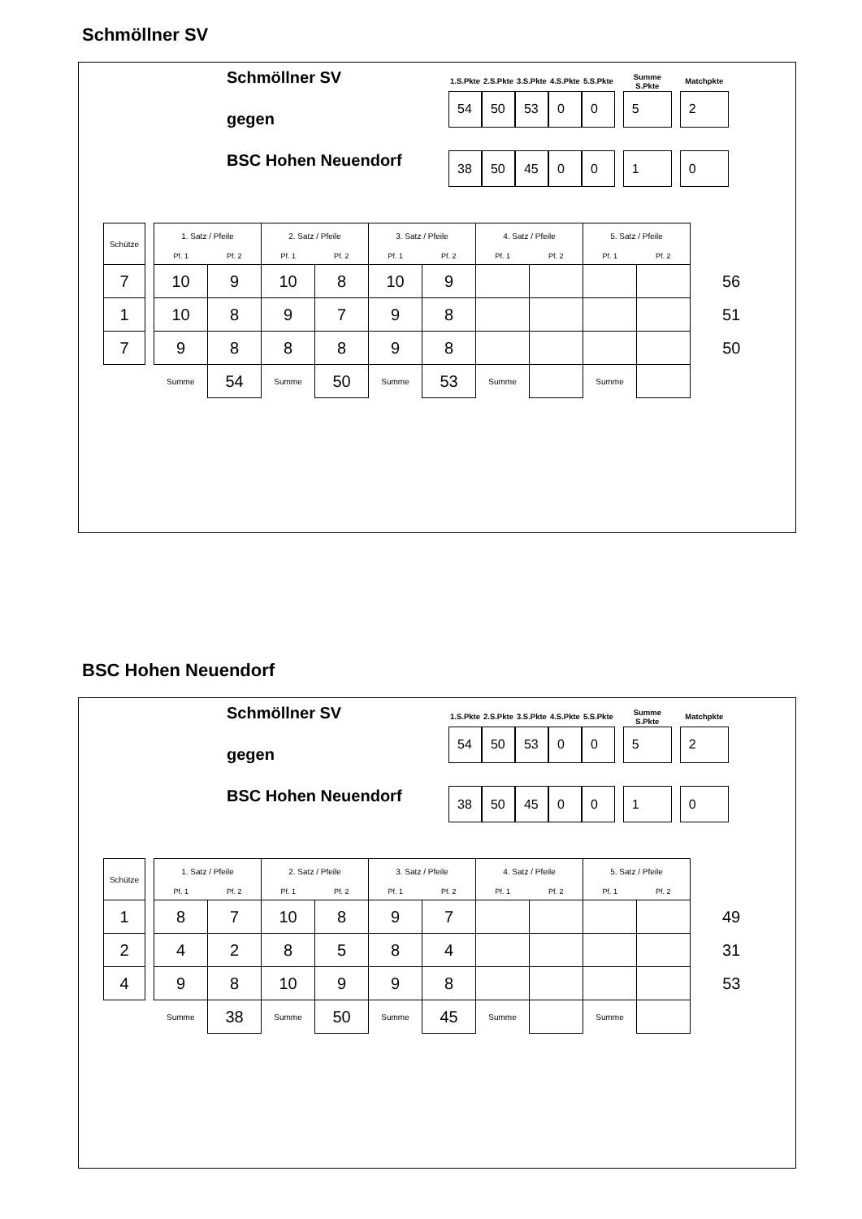Schmöllner SV
Schmöllner SV
gegen
BSC Hohen Neuendorf
| 1.S.Pkte | 2.S.Pkte | 3.S.Pkte | 4.S.Pkte | 5.S.Pkte | | Summe S.Pkte | | Matchpkte |
| --- | --- | --- | --- | --- | --- | --- | --- | --- |
| 54 | 50 | 53 | 0 | 0 | | 5 | | 2 |
| 38 | 50 | 45 | 0 | 0 | | 1 | | 0 |
| Schütze | | 1. Satz / Pfeile | | 2. Satz / Pfeile | | 3. Satz / Pfeile | | 4. Satz / Pfeile | | 5. Satz / Pfeile | | |
| --- | --- | --- | --- | --- | --- | --- | --- | --- | --- | --- | --- | --- |
| | | Pf. 1 | Pf. 2 | Pf. 1 | Pf. 2 | Pf. 1 | Pf. 2 | Pf. 1 | Pf. 2 | Pf. 1 | Pf. 2 | |
| 7 | | 10 | 9 | 10 | 8 | 10 | 9 | | | | | 56 |
| 1 | | 10 | 8 | 9 | 7 | 9 | 8 | | | | | 51 |
| 7 | | 9 | 8 | 8 | 8 | 9 | 8 | | | | | 50 |
| | | Summe | 54 | Summe | 50 | Summe | 53 | Summe | | Summe | | |
BSC Hohen Neuendorf
Schmöllner SV
gegen
BSC Hohen Neuendorf
| 1.S.Pkte | 2.S.Pkte | 3.S.Pkte | 4.S.Pkte | 5.S.Pkte | | Summe S.Pkte | | Matchpkte |
| --- | --- | --- | --- | --- | --- | --- | --- | --- |
| 54 | 50 | 53 | 0 | 0 | | 5 | | 2 |
| 38 | 50 | 45 | 0 | 0 | | 1 | | 0 |
| Schütze | | 1. Satz / Pfeile | | 2. Satz / Pfeile | | 3. Satz / Pfeile | | 4. Satz / Pfeile | | 5. Satz / Pfeile | | |
| --- | --- | --- | --- | --- | --- | --- | --- | --- | --- | --- | --- | --- |
| | | Pf. 1 | Pf. 2 | Pf. 1 | Pf. 2 | Pf. 1 | Pf. 2 | Pf. 1 | Pf. 2 | Pf. 1 | Pf. 2 | |
| 1 | | 8 | 7 | 10 | 8 | 9 | 7 | | | | | 49 |
| 2 | | 4 | 2 | 8 | 5 | 8 | 4 | | | | | 31 |
| 4 | | 9 | 8 | 10 | 9 | 9 | 8 | | | | | 53 |
| | | Summe | 38 | Summe | 50 | Summe | 45 | Summe | | Summe | | |